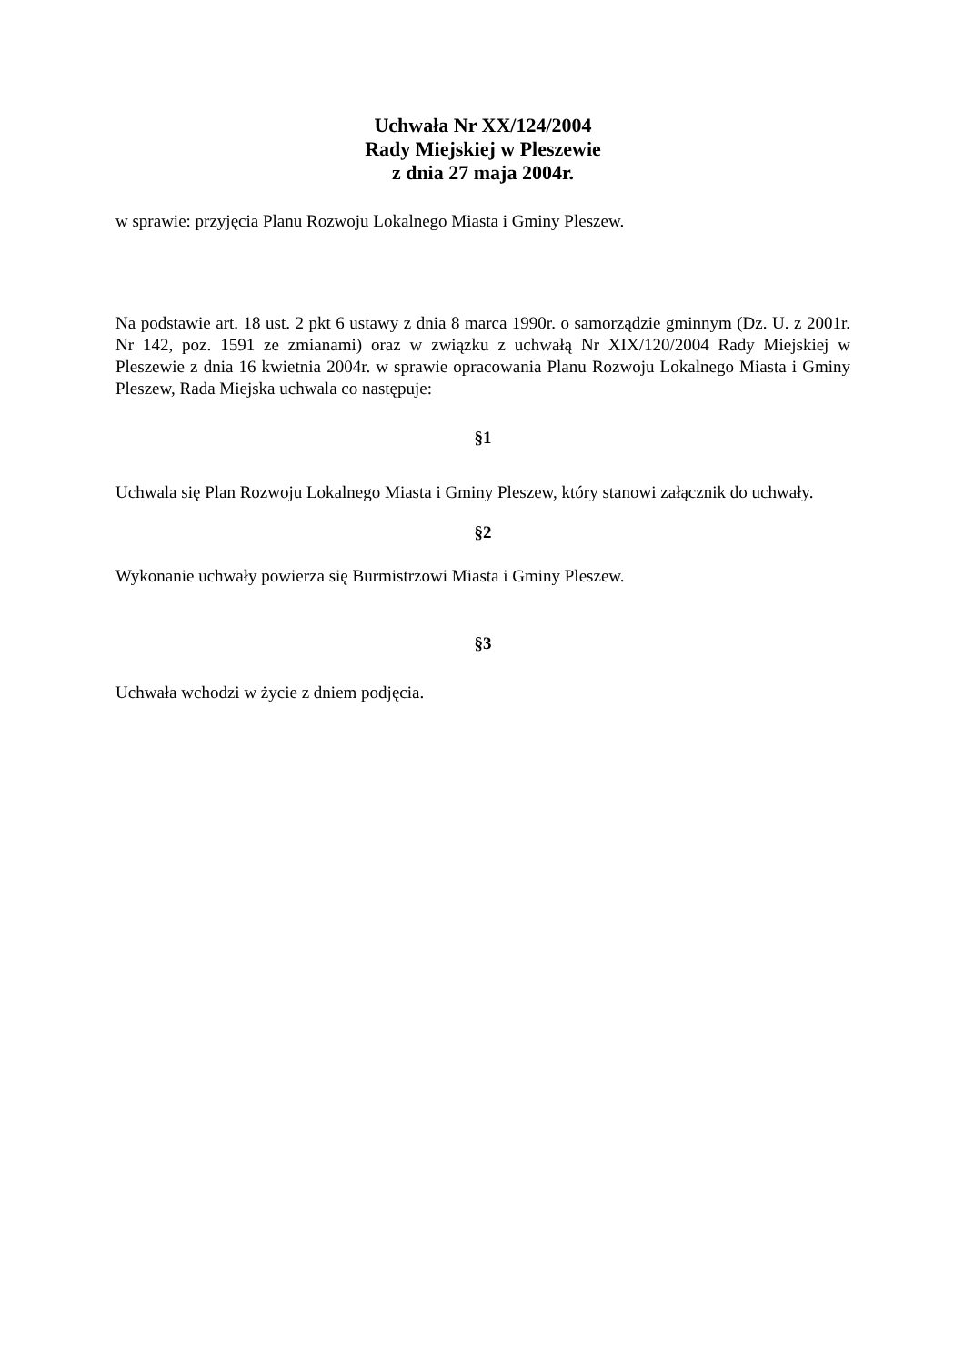Uchwała Nr XX/124/2004
Rady Miejskiej w Pleszewie
z dnia 27 maja 2004r.
w sprawie: przyjęcia Planu Rozwoju Lokalnego Miasta i Gminy Pleszew.
Na podstawie art. 18 ust. 2 pkt 6 ustawy z dnia 8 marca 1990r. o samorządzie gminnym (Dz. U. z 2001r. Nr 142, poz. 1591 ze zmianami) oraz w związku z uchwałą Nr XIX/120/2004 Rady Miejskiej w Pleszewie z dnia 16 kwietnia 2004r. w sprawie opracowania Planu Rozwoju Lokalnego Miasta i Gminy Pleszew, Rada Miejska uchwala co następuje:
§1
Uchwala się Plan Rozwoju Lokalnego Miasta i Gminy Pleszew, który stanowi załącznik do uchwały.
§2
Wykonanie uchwały powierza się Burmistrzowi Miasta i Gminy Pleszew.
§3
Uchwała wchodzi w życie z dniem podjęcia.